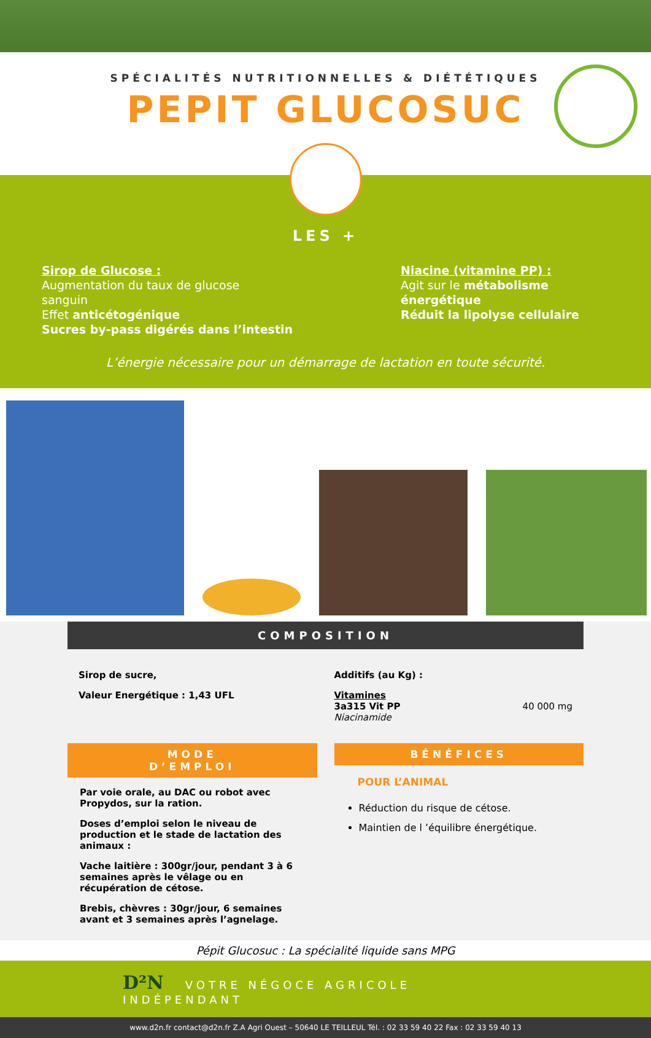SPÉCIALITÉS NUTRITIONNELLES & DIÉTÉTIQUES
PEPIT GLUCOSUC
LES +
Sirop de Glucose :
Augmentation du taux de glucose
sanguin
Effet anticétogénique
Sucres by-pass digérés dans l’intestin
Niacine (vitamine PP) :
Agit sur le métabolisme énergétique
Réduit la lipolyse cellulaire
L’énergie nécessaire pour un démarrage de lactation en toute sécurité.
COMPOSITION
Sirop de sucre,
Valeur Energétique : 1,43 UFL
Additifs (au Kg) :
Vitamines
3a315 Vit PP 40 000 mg
Niacinamide
MODE
D’EMPLOI
Par voie orale, au DAC ou robot avec Propydos, sur la ration.
Doses d’emploi selon le niveau de production et le stade de lactation des animaux :
Vache laitière : 300gr/jour, pendant 3 à 6 semaines après le vêlage ou en récupération de cétose.
Brebis, chèvres : 30gr/jour, 6 semaines avant et 3 semaines après l’agnelage.
BÉNÉFICES
POUR L’ANIMAL
Réduction du risque de cétose.
Maintien de l ’équilibre énergétique.
Pépit Glucosuc : La spécialité liquide sans MPG
D²N VOTRE NÉGOCE AGRICOLE INDÉPENDANT
www.d2n.fr contact@d2n.fr Z.A Agri Ouest – 50640 LE TEILLEUL Tél. : 02 33 59 40 22 Fax : 02 33 59 40 13